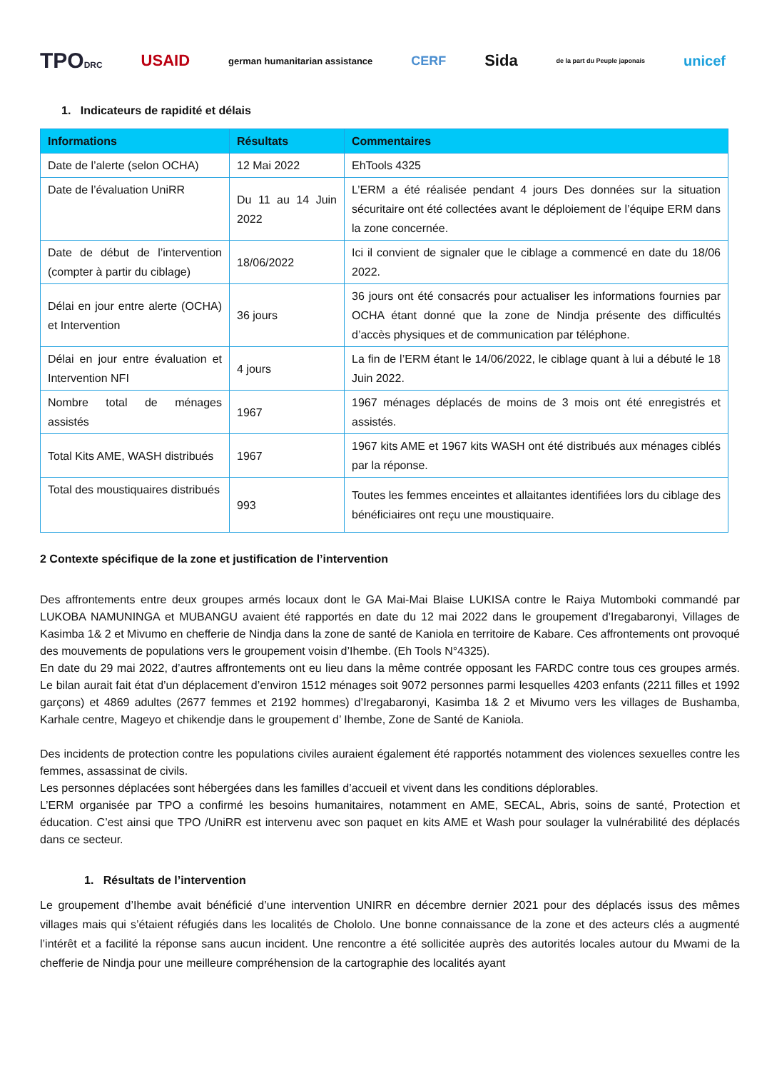TPODRC USAID german humanitarian assistance CERF Sida de la part du Peuple japonais unicef
1. Indicateurs de rapidité et délais
| Informations | Résultats | Commentaires |
| --- | --- | --- |
| Date de l’alerte (selon OCHA) | 12 Mai 2022 | EhTools 4325 |
| Date de l’évaluation UniRR | Du 11 au 14 Juin 2022 | L’ERM a été réalisée pendant 4 jours Des données sur la situation sécuritaire ont été collectées avant le déploiement de l’équipe ERM dans la zone concernée. |
| Date de début de l’intervention (compter à partir du ciblage) | 18/06/2022 | Ici il convient de signaler que le ciblage a commencé en date du 18/06 2022. |
| Délai en jour entre alerte (OCHA) et Intervention | 36 jours | 36 jours ont été consacrés pour actualiser les informations fournies par OCHA étant donné que la zone de Nindja présente des difficultés d’accès physiques et de communication par téléphone. |
| Délai en jour entre évaluation et Intervention NFI | 4 jours | La fin de l’ERM étant le 14/06/2022, le ciblage quant à lui a débuté le 18 Juin 2022. |
| Nombre total de ménages assistés | 1967 | 1967 ménages déplacés de moins de 3 mois ont été enregistrés et assistés. |
| Total Kits AME, WASH distribués | 1967 | 1967 kits AME et 1967 kits WASH ont été distribués aux ménages ciblés par la réponse. |
| Total des moustiquaires distribués | 993 | Toutes les femmes enceintes et allaitantes identifiées lors du ciblage des bénéficiaires ont reçu une moustiquaire. |
2 Contexte spécifique de la zone et justification de l’intervention
Des affrontements entre deux groupes armés locaux dont le GA Mai-Mai Blaise LUKISA contre le Raiya Mutomboki commandé par LUKOBA NAMUNINGA et MUBANGU avaient été rapportés en date du 12 mai 2022 dans le groupement d’Iregabaronyi, Villages de Kasimba 1& 2 et Mivumo en chefferie de Nindja dans la zone de santé de Kaniola en territoire de Kabare. Ces affrontements ont provoqué des mouvements de populations vers le groupement voisin d’Ihembe. (Eh Tools N°4325).
En date du 29 mai 2022, d’autres affrontements ont eu lieu dans la même contrée opposant les FARDC contre tous ces groupes armés. Le bilan aurait fait état d’un déplacement d’environ 1512 ménages soit 9072 personnes parmi lesquelles 4203 enfants (2211 filles et 1992 garçons) et 4869 adultes (2677 femmes et 2192 hommes) d’Iregabaronyi, Kasimba 1& 2 et Mivumo vers les villages de Bushamba, Karhale centre, Mageyo et chikendje dans le groupement d’ Ihembe, Zone de Santé de Kaniola.
Des incidents de protection contre les populations civiles auraient également été rapportés notamment des violences sexuelles contre les femmes, assassinat de civils.
Les personnes déplacées sont hébergées dans les familles d’accueil et vivent dans les conditions déplorables.
L’ERM organisée par TPO a confirmé les besoins humanitaires, notamment en AME, SECAL, Abris, soins de santé, Protection et éducation. C’est ainsi que TPO /UniRR est intervenu avec son paquet en kits AME et Wash pour soulager la vulnérabilité des déplacés dans ce secteur.
1. Résultats de l’intervention
Le groupement d’Ihembe avait bénéficié d’une intervention UNIRR en décembre dernier 2021 pour des déplacés issus des mêmes villages mais qui s’étaient réfugiés dans les localités de Chololo. Une bonne connaissance de la zone et des acteurs clés a augmenté l’intérêt et a facilité la réponse sans aucun incident. Une rencontre a été sollicitée auprès des autorités locales autour du Mwami de la chefferie de Nindja pour une meilleure compréhension de la cartographie des localités ayant